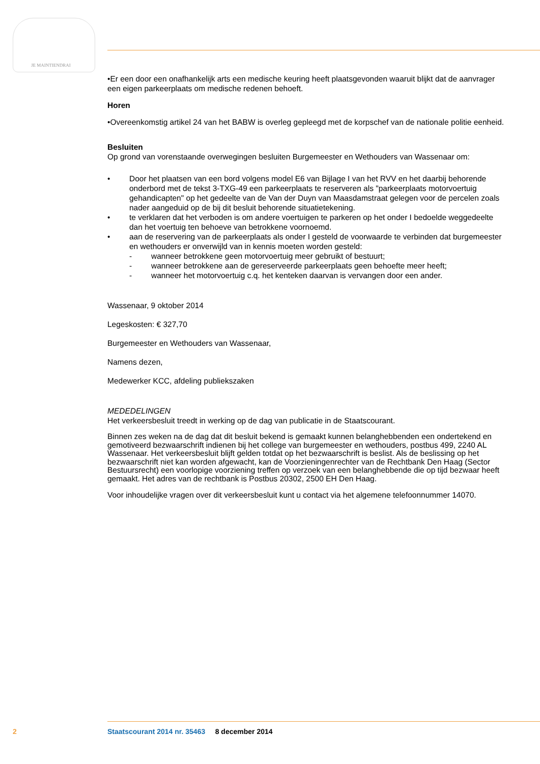JE MAINTIENDRAI
•Er een door een onafhankelijk arts een medische keuring heeft plaatsgevonden waaruit blijkt dat de aanvrager een eigen parkeerplaats om medische redenen behoeft.
Horen
•Overeenkomstig artikel 24 van het BABW is overleg gepleegd met de korpschef van de nationale politie eenheid.
Besluiten
Op grond van vorenstaande overwegingen besluiten Burgemeester en Wethouders van Wassenaar om:
• Door het plaatsen van een bord volgens model E6 van Bijlage I van het RVV en het daarbij behorende onderbord met de tekst 3-TXG-49 een parkeerplaats te reserveren als "parkeerplaats motorvoertuig gehandicapten" op het gedeelte van de Van der Duyn van Maasdamstraat gelegen voor de percelen zoals nader aangeduid op de bij dit besluit behorende situatietekening.
• te verklaren dat het verboden is om andere voertuigen te parkeren op het onder I bedoelde weggedeelte dan het voertuig ten behoeve van betrokkene voornoemd.
• aan de reservering van de parkeerplaats als onder I gesteld de voorwaarde te verbinden dat burgemeester en wethouders er onverwijld van in kennis moeten worden gesteld:
- wanneer betrokkene geen motorvoertuig meer gebruikt of bestuurt;
- wanneer betrokkene aan de gereserveerde parkeerplaats geen behoefte meer heeft;
- wanneer het motorvoertuig c.q. het kenteken daarvan is vervangen door een ander.
Wassenaar, 9 oktober 2014
Legeskosten: € 327,70
Burgemeester en Wethouders van Wassenaar,
Namens dezen,
Medewerker KCC, afdeling publiekszaken
MEDEDELINGEN
Het verkeersbesluit treedt in werking op de dag van publicatie in de Staatscourant.
Binnen zes weken na de dag dat dit besluit bekend is gemaakt kunnen belanghebbenden een ondertekend en gemotiveerd bezwaarschrift indienen bij het college van burgemeester en wethouders, postbus 499, 2240 AL Wassenaar. Het verkeersbesluit blijft gelden totdat op het bezwaarschrift is beslist. Als de beslissing op het bezwaarschrift niet kan worden afgewacht, kan de Voorzieningenrechter van de Rechtbank Den Haag (Sector Bestuursrecht) een voorlopige voorziening treffen op verzoek van een belanghebbende die op tijd bezwaar heeft gemaakt. Het adres van de rechtbank is Postbus 20302, 2500 EH Den Haag.
Voor inhoudelijke vragen over dit verkeersbesluit kunt u contact via het algemene telefoonnummer 14070.
2 Staatscourant 2014 nr. 35463 8 december 2014